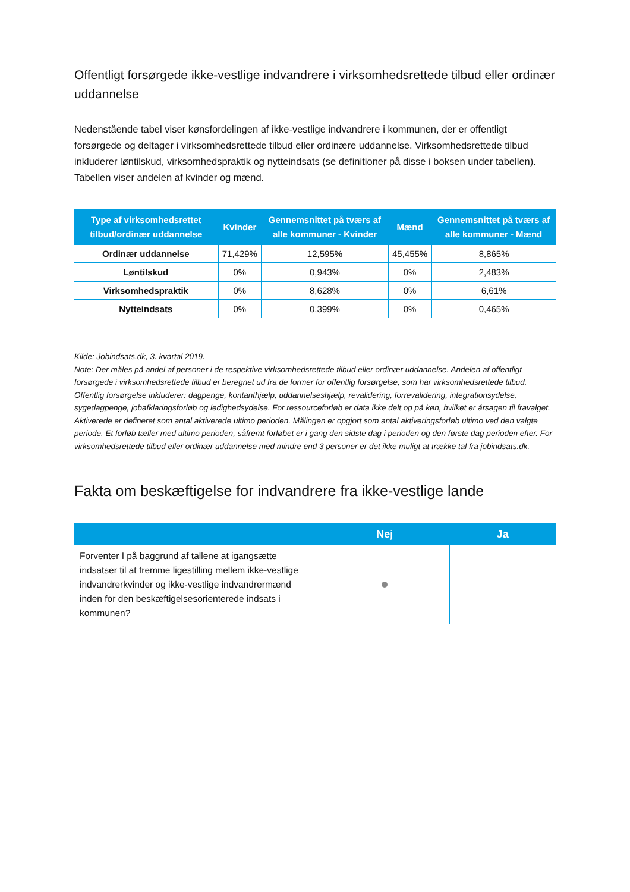Offentligt forsørgede ikke-vestlige indvandrere i virksomhedsrettede tilbud eller ordinær uddannelse
Nedenstående tabel viser kønsfordelingen af ikke-vestlige indvandrere i kommunen, der er offentligt forsørgede og deltager i virksomhedsrettede tilbud eller ordinære uddannelse. Virksomhedsrettede tilbud inkluderer løntilskud, virksomhedspraktik og nytteindsats (se definitioner på disse i boksen under tabellen). Tabellen viser andelen af kvinder og mænd.
| Type af virksomhedsrettet tilbud/ordinær uddannelse | Kvinder | Gennemsnittet på tværs af alle kommuner - Kvinder | Mænd | Gennemsnittet på tværs af alle kommuner - Mænd |
| --- | --- | --- | --- | --- |
| Ordinær uddannelse | 71,429% | 12,595% | 45,455% | 8,865% |
| Løntilskud | 0% | 0,943% | 0% | 2,483% |
| Virksomhedspraktik | 0% | 8,628% | 0% | 6,61% |
| Nytteindsats | 0% | 0,399% | 0% | 0,465% |
Kilde: Jobindsats.dk, 3. kvartal 2019.
Note: Der måles på andel af personer i de respektive virksomhedsrettede tilbud eller ordinær uddannelse. Andelen af offentligt forsørgede i virksomhedsrettede tilbud er beregnet ud fra de former for offentlig forsørgelse, som har virksomhedsrettede tilbud. Offentlig forsørgelse inkluderer: dagpenge, kontanthjælp, uddannelseshjælp, revalidering, forrevalidering, integrationsydelse, sygedagpenge, jobafklaringsforløb og ledighedsydelse. For ressourceforløb er data ikke delt op på køn, hvilket er årsagen til fravalget. Aktiverede er defineret som antal aktiverede ultimo perioden. Målingen er opgjort som antal aktiveringsforløb ultimo ved den valgte periode. Et forløb tæller med ultimo perioden, såfremt forløbet er i gang den sidste dag i perioden og den første dag perioden efter. For virksomhedsrettede tilbud eller ordinær uddannelse med mindre end 3 personer er det ikke muligt at trække tal fra jobindsats.dk.
Fakta om beskæftigelse for indvandrere fra ikke-vestlige lande
| | Nej | Ja |
| --- | --- | --- |
| Forventer I på baggrund af tallene at igangsætte indsatser til at fremme ligestilling mellem ikke-vestlige indvandrerkvinder og ikke-vestlige indvandrermænd inden for den beskæftigelsesorienterede indsats i kommunen? | | |